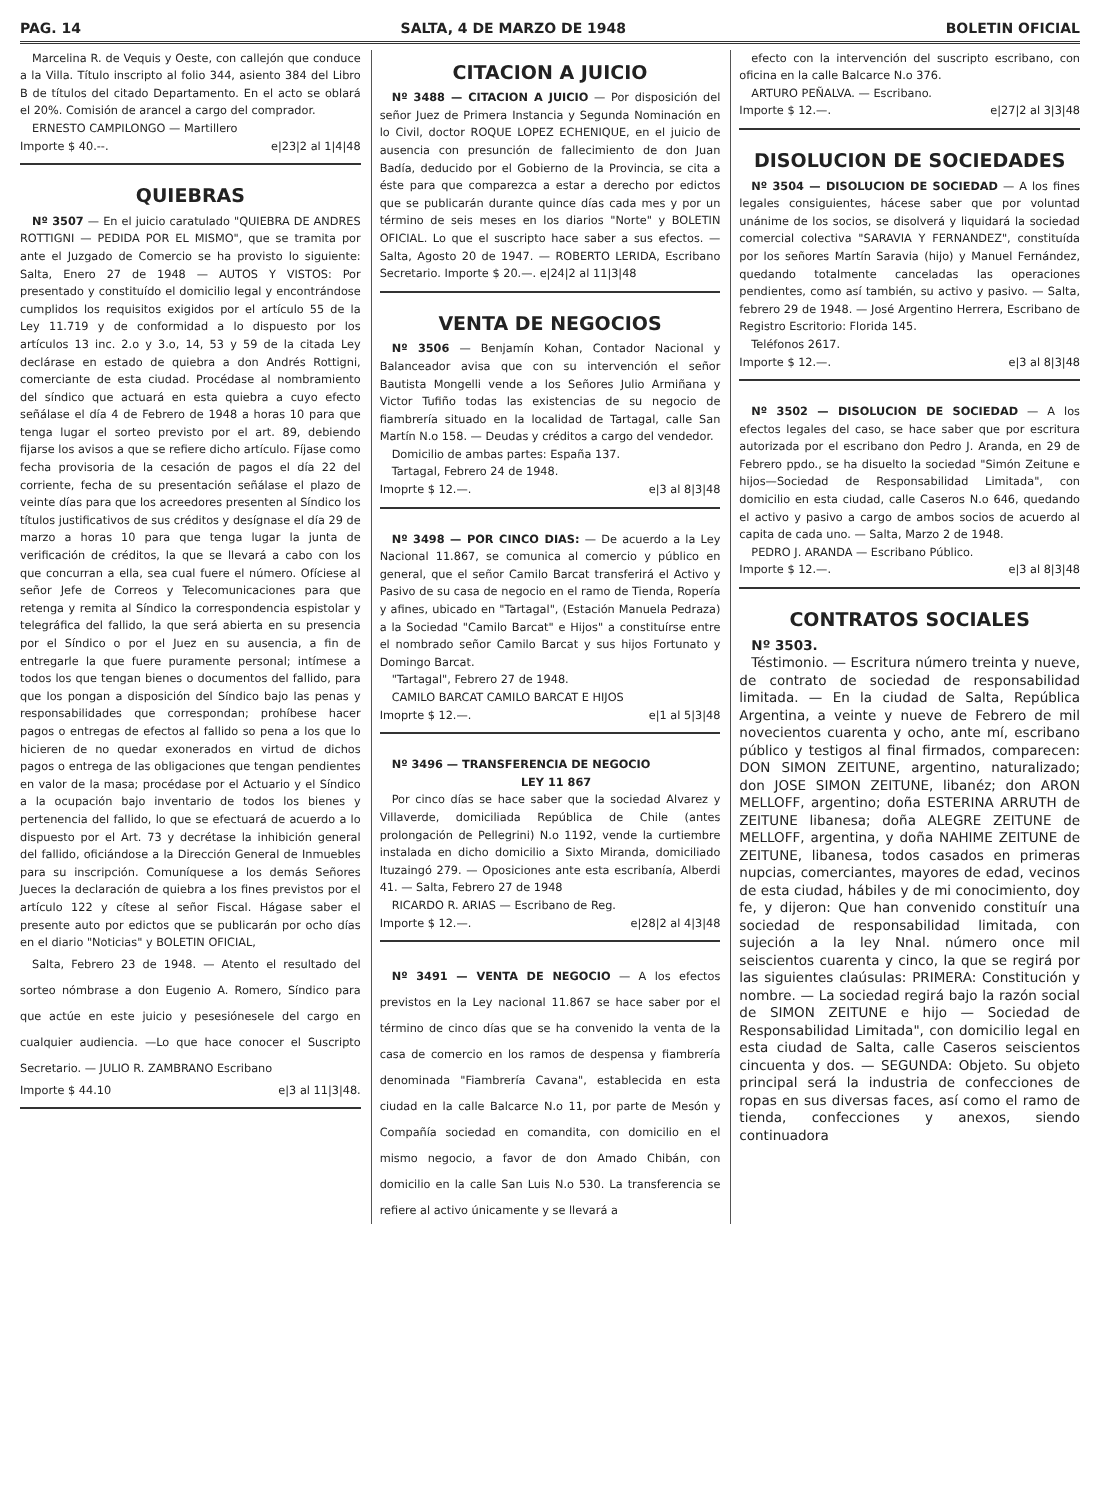PAG. 14 SALTA, 4 DE MARZO DE 1948 BOLETIN OFICIAL
Marcelina R. de Vequis y Oeste, con callejón que conduce a la Villa. Título inscripto al folio 344, asiento 384 del Libro B de títulos del citado Departamento. En el acto se oblará el 20%. Comisión de arancel a cargo del comprador.
ERNESTO CAMPILONGO — Martillero
Importe $ 40.--. e|23|2 al 1|4|48
QUIEBRAS
Nº 3507 — En el juicio caratulado "QUIEBRA DE ANDRES ROTTIGNI — PEDIDA POR EL MISMO", que se tramita por ante el Juzgado de Comercio se ha provisto lo siguiente: Salta, Enero 27 de 1948 — AUTOS Y VISTOS: Por presentado y constituído el domicilio legal y encontrándose cumplidos los requisitos exigidos por el artículo 55 de la Ley 11.719 y de conformidad a lo dispuesto por los artículos 13 inc. 2.o y 3.o, 14, 53 y 59 de la citada Ley declárase en estado de quiebra a don Andrés Rottigni, comerciante de esta ciudad. Procédase al nombramiento del síndico que actuará en esta quiebra a cuyo efecto señálase el día 4 de Febrero de 1948 a horas 10 para que tenga lugar el sorteo previsto por el art. 89, debiendo fijarse los avisos a que se refiere dicho artículo. Fíjase como fecha provisoria de la cesación de pagos el día 22 del corriente, fecha de su presentación señálase el plazo de veinte días para que los acreedores presenten al Síndico los títulos justificativos de sus créditos y desígnase el día 29 de marzo a horas 10 para que tenga lugar la junta de verificación de créditos, la que se llevará a cabo con los que concurran a ella, sea cual fuere el número. Ofíciese al señor Jefe de Correos y Telecomunicaciones para que retenga y remita al Síndico la correspondencia espistolar y telegráfica del fallido, la que será abierta en su presencia por el Síndico o por el Juez en su ausencia, a fin de entregarle la que fuere puramente personal; intímese a todos los que tengan bienes o documentos del fallido, para que los pongan a disposición del Síndico bajo las penas y responsabilidades que correspondan; prohíbese hacer pagos o entregas de efectos al fallido so pena a los que lo hicieren de no quedar exonerados en virtud de dichos pagos o entrega de las obligaciones que tengan pendientes en valor de la masa; procédase por el Actuario y el Síndico a la ocupación bajo inventario de todos los bienes y pertenencia del fallido, lo que se efectuará de acuerdo a lo dispuesto por el Art. 73 y decrétase la inhibición general del fallido, oficiándose a la Dirección General de Inmuebles para su inscripción. Comuníquese a los demás Señores Jueces la declaración de quiebra a los fines previstos por el artículo 122 y cítese al señor Fiscal. Hágase saber el presente auto por edictos que se publicarán por ocho días en el diario "Noticias" y BOLETIN OFICIAL,
Salta, Febrero 23 de 1948. — Atento el resultado del sorteo nómbrase a don Eugenio A. Romero, Síndico para que actúe en este juicio y pesesiónesele del cargo en cualquier audiencia. —Lo que hace conocer el Suscripto Secretario. — JULIO R. ZAMBRANO Escribano
Importe $ 44.10 e|3 al 11|3|48.
CITACION A JUICIO
Nº 3488 — CITACION A JUICIO — Por disposición del señor Juez de Primera Instancia y Segunda Nominación en lo Civil, doctor ROQUE LOPEZ ECHENIQUE, en el juicio de ausencia con presunción de fallecimiento de don Juan Badía, deducido por el Gobierno de la Provincia, se cita a éste para que comparezca a estar a derecho por edictos que se publicarán durante quince días cada mes y por un término de seis meses en los diarios "Norte" y BOLETIN OFICIAL. Lo que el suscripto hace saber a sus efectos. — Salta, Agosto 20 de 1947. — ROBERTO LERIDA, Escribano Secretario. Importe $ 20.—. e|24|2 al 11|3|48
VENTA DE NEGOCIOS
Nº 3506 — Benjamín Kohan, Contador Nacional y Balanceador avisa que con su intervención el señor Bautista Mongelli vende a los Señores Julio Armiñana y Victor Tufiño todas las existencias de su negocio de fiambrería situado en la localidad de Tartagal, calle San Martín N.o 158. — Deudas y créditos a cargo del vendedor.
Domicilio de ambas partes: España 137.
Tartagal, Febrero 24 de 1948.
Imoprte $ 12.—. e|3 al 8|3|48
Nº 3498 — POR CINCO DIAS: — De acuerdo a la Ley Nacional 11.867, se comunica al comercio y público en general, que el señor Camilo Barcat transferirá el Activo y Pasivo de su casa de negocio en el ramo de Tienda, Ropería y afines, ubicado en "Tartagal", (Estación Manuela Pedraza) a la Sociedad "Camilo Barcat" e Hijos" a constituírse entre el nombrado señor Camilo Barcat y sus hijos Fortunato y Domingo Barcat.
"Tartagal", Febrero 27 de 1948.
CAMILO BARCAT CAMILO BARCAT E HIJOS
Imoprte $ 12.—. e|1 al 5|3|48
Nº 3496 — TRANSFERENCIA DE NEGOCIO
LEY 11 867
Por cinco días se hace saber que la sociedad Alvarez y Villaverde, domiciliada República de Chile (antes prolongación de Pellegrini) N.o 1192, vende la curtiembre instalada en dicho domicilio a Sixto Miranda, domiciliado Ituzaingó 279. — Oposiciones ante esta escribanía, Alberdi 41. — Salta, Febrero 27 de 1948
RICARDO R. ARIAS — Escribano de Reg.
Importe $ 12.—. e|28|2 al 4|3|48
Nº 3491 — VENTA DE NEGOCIO — A los efectos previstos en la Ley nacional 11.867 se hace saber por el término de cinco días que se ha convenido la venta de la casa de comercio en los ramos de despensa y fiambrería denominada "Fiambrería Cavana", establecida en esta ciudad en la calle Balcarce N.o 11, por parte de Mesón y Compañía sociedad en comandita, con domicilio en el mismo negocio, a favor de don Amado Chibán, con domicilio en la calle San Luis N.o 530. La transferencia se refiere al activo únicamente y se llevará a
efecto con la intervención del suscripto escribano, con oficina en la calle Balcarce N.o 376.
ARTURO PEÑALVA. — Escribano.
Importe $ 12.—. e|27|2 al 3|3|48
DISOLUCION DE SOCIEDADES
Nº 3504 — DISOLUCION DE SOCIEDAD — A los fines legales consiguientes, hácese saber que por voluntad unánime de los socios, se disolverá y liquidará la sociedad comercial colectiva "SARAVIA Y FERNANDEZ", constituída por los señores Martín Saravia (hijo) y Manuel Fernández, quedando totalmente canceladas las operaciones pendientes, como así también, su activo y pasivo. — Salta, febrero 29 de 1948. — José Argentino Herrera, Escribano de Registro Escritorio: Florida 145.
Teléfonos 2617.
Importe $ 12.—. e|3 al 8|3|48
Nº 3502 — DISOLUCION DE SOCIEDAD — A los efectos legales del caso, se hace saber que por escritura autorizada por el escribano don Pedro J. Aranda, en 29 de Febrero ppdo., se ha disuelto la sociedad "Simón Zeitune e hijos—Sociedad de Responsabilidad Limitada", con domicilio en esta ciudad, calle Caseros N.o 646, quedando el activo y pasivo a cargo de ambos socios de acuerdo al capita de cada uno. — Salta, Marzo 2 de 1948.
PEDRO J. ARANDA — Escribano Público.
Importe $ 12.—. e|3 al 8|3|48
CONTRATOS SOCIALES
Nº 3503.
Téstimonio. — Escritura número treinta y nueve, de contrato de sociedad de responsabilidad limitada. — En la ciudad de Salta, República Argentina, a veinte y nueve de Febrero de mil novecientos cuarenta y ocho, ante mí, escribano público y testigos al final firmados, comparecen: DON SIMON ZEITUNE, argentino, naturalizado; don JOSE SIMON ZEITUNE, libanéz; don ARON MELLOFF, argentino; doña ESTERINA ARRUTH de ZEITUNE libanesa; doña ALEGRE ZEITUNE de MELLOFF, argentina, y doña NAHIME ZEITUNE de ZEITUNE, libanesa, todos casados en primeras nupcias, comerciantes, mayores de edad, vecinos de esta ciudad, hábiles y de mi conocimiento, doy fe, y dijeron: Que han convenido constituír una sociedad de responsabilidad limitada, con sujeción a la ley Nnal. número once mil seiscientos cuarenta y cinco, la que se regirá por las siguientes claúsulas: PRIMERA: Constitución y nombre. — La sociedad regirá bajo la razón social de SIMON ZEITUNE e hijo — Sociedad de Responsabilidad Limitada", con domicilio legal en esta ciudad de Salta, calle Caseros seiscientos cincuenta y dos. — SEGUNDA: Objeto. Su objeto principal será la industria de confecciones de ropas en sus diversas faces, así como el ramo de tienda, confecciones y anexos, siendo continuadora